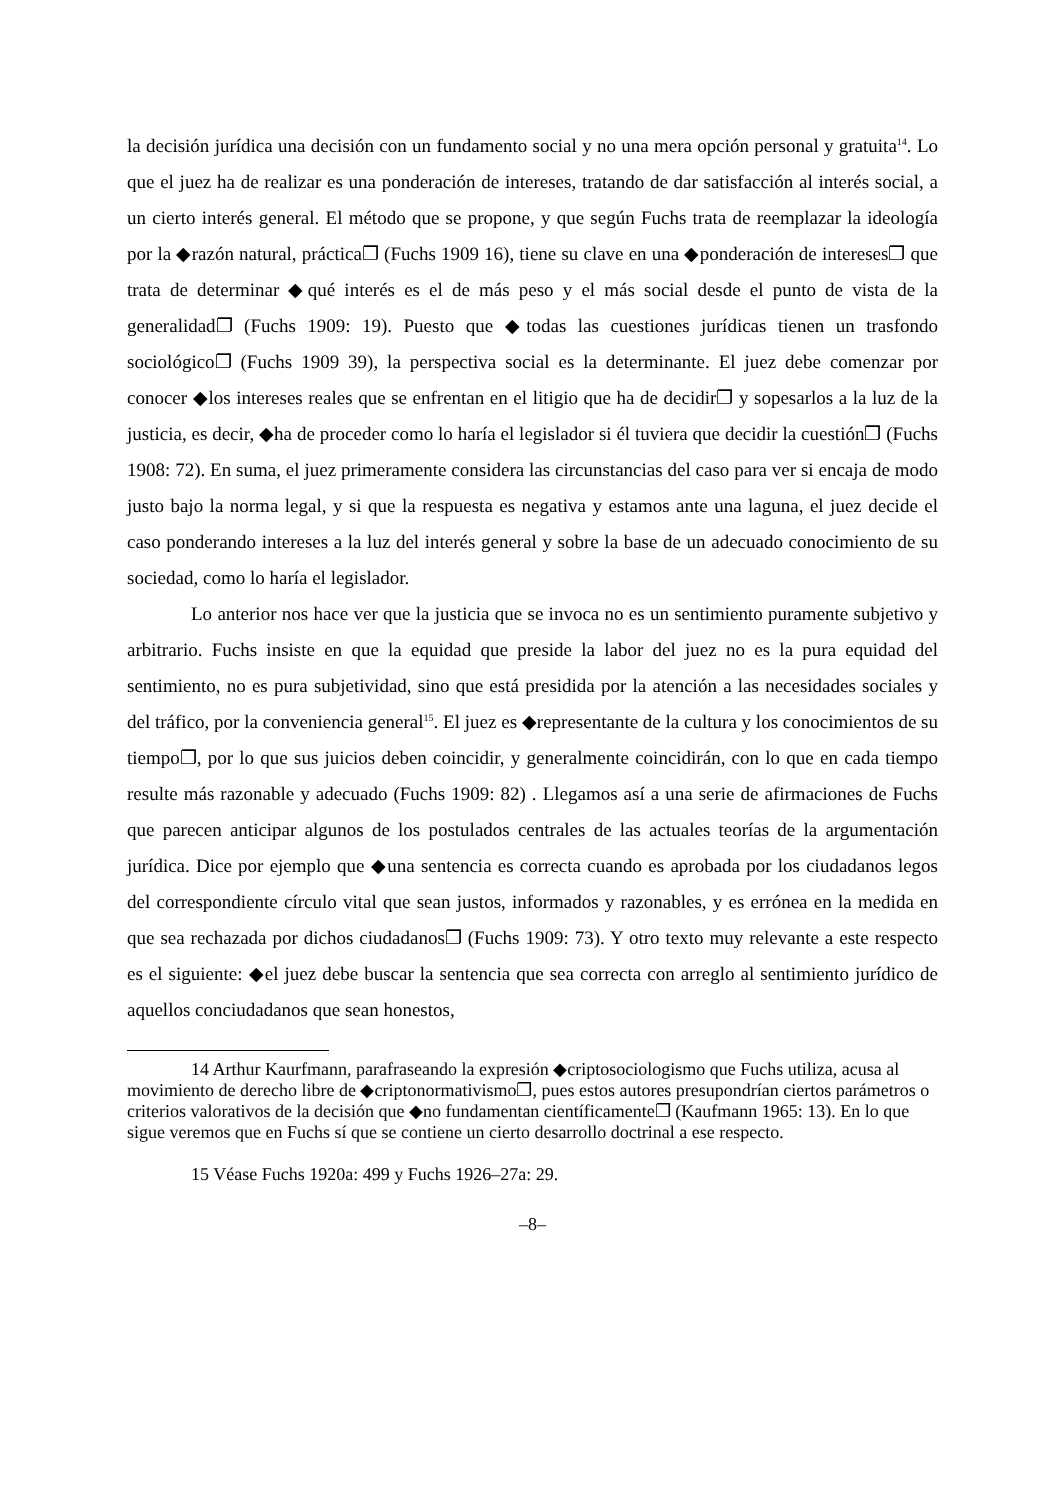la decisión jurídica una decisión con un fundamento social y no una mera opción personal y gratuita<sup>14</sup>. Lo que el juez ha de realizar es una ponderación de intereses, tratando de dar satisfacción al interés social, a un cierto interés general. El método que se propone, y que según Fuchs trata de reemplazar la ideología por la ◆razón natural, práctica❐ (Fuchs 1909 16), tiene su clave en una ◆ponderación de intereses❐ que trata de determinar ◆qué interés es el de más peso y el más social desde el punto de vista de la generalidad❐ (Fuchs 1909: 19). Puesto que ◆todas las cuestiones jurídicas tienen un trasfondo sociológico❐ (Fuchs 1909 39), la perspectiva social es la determinante. El juez debe comenzar por conocer ◆los intereses reales que se enfrentan en el litigio que ha de decidir❐ y sopesarlos a la luz de la justicia, es decir, ◆ha de proceder como lo haría el legislador si él tuviera que decidir la cuestión❐ (Fuchs 1908: 72). En suma, el juez primeramente considera las circunstancias del caso para ver si encaja de modo justo bajo la norma legal, y si que la respuesta es negativa y estamos ante una laguna, el juez decide el caso ponderando intereses a la luz del interés general y sobre la base de un adecuado conocimiento de su sociedad, como lo haría el legislador.
Lo anterior nos hace ver que la justicia que se invoca no es un sentimiento puramente subjetivo y arbitrario. Fuchs insiste en que la equidad que preside la labor del juez no es la pura equidad del sentimiento, no es pura subjetividad, sino que está presidida por la atención a las necesidades sociales y del tráfico, por la conveniencia general<sup>15</sup>. El juez es ◆representante de la cultura y los conocimientos de su tiempo❐, por lo que sus juicios deben coincidir, y generalmente coincidirán, con lo que en cada tiempo resulte más razonable y adecuado (Fuchs 1909: 82) . Llegamos así a una serie de afirmaciones de Fuchs que parecen anticipar algunos de los postulados centrales de las actuales teorías de la argumentación jurídica. Dice por ejemplo que ◆una sentencia es correcta cuando es aprobada por los ciudadanos legos del correspondiente círculo vital que sean justos, informados y razonables, y es errónea en la medida en que sea rechazada por dichos ciudadanos❐ (Fuchs 1909: 73). Y otro texto muy relevante a este respecto es el siguiente: ◆el juez debe buscar la sentencia que sea correcta con arreglo al sentimiento jurídico de aquellos conciudadanos que sean honestos,
14 Arthur Kaurfmann, parafraseando la expresión ◆criptosociologismo que Fuchs utiliza, acusa al movimiento de derecho libre de ◆criptonormativismo❐, pues estos autores presupondrían ciertos parámetros o criterios valorativos de la decisión que ◆no fundamentan científicamente❐ (Kaufmann 1965: 13). En lo que sigue veremos que en Fuchs sí que se contiene un cierto desarrollo doctrinal a ese respecto.
15 Véase Fuchs 1920a: 499 y Fuchs 1926–27a: 29.
–8–